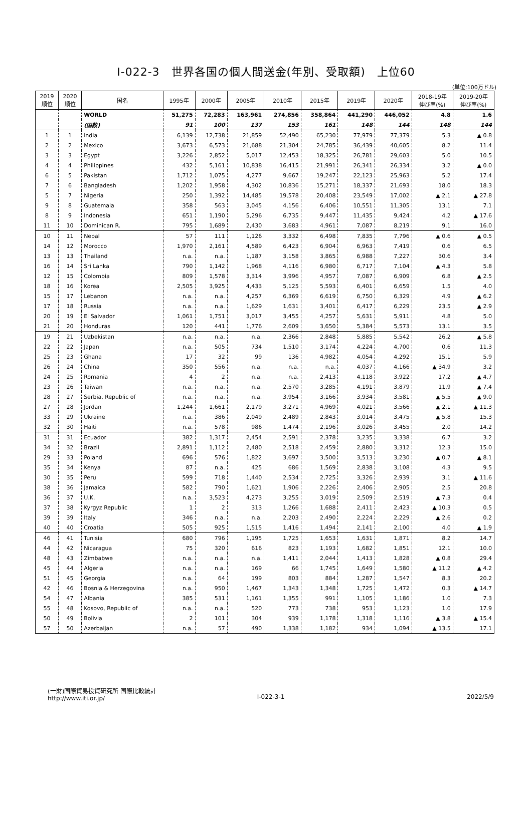Ⅰ-022-3　世界各国の個人間送金(年別、受取額)　上位60
(単位:100万ドル)
| 2019 順位 | 2020 順位 | 国名 | 1995年 | 2000年 | 2005年 | 2010年 | 2015年 | 2019年 | 2020年 | 2018-19年 伸び率(%) | 2019-20年 伸び率(%) |
| --- | --- | --- | --- | --- | --- | --- | --- | --- | --- | --- | --- |
| | | WORLD | 51,275 | 72,283 | 163,961 | 274,856 | 358,864 | 441,290 | 446,052 | 4.8 | 1.6 |
| | | (国数) | 91 | 100 | 137 | 153 | 161 | 148 | 144 | 148 | 144 |
| 1 | 1 | India | 6,139 | 12,738 | 21,859 | 52,490 | 65,230 | 77,979 | 77,379 | 5.3 | ▲ 0.8 |
| 2 | 2 | Mexico | 3,673 | 6,573 | 21,688 | 21,304 | 24,785 | 36,439 | 40,605 | 8.2 | 11.4 |
| 3 | 3 | Egypt | 3,226 | 2,852 | 5,017 | 12,453 | 18,325 | 26,781 | 29,603 | 5.0 | 10.5 |
| 4 | 4 | Philippines | 432 | 5,161 | 10,838 | 16,415 | 21,991 | 26,341 | 26,334 | 3.2 | ▲ 0.0 |
| 6 | 5 | Pakistan | 1,712 | 1,075 | 4,277 | 9,667 | 19,247 | 22,123 | 25,963 | 5.2 | 17.4 |
| 7 | 6 | Bangladesh | 1,202 | 1,958 | 4,302 | 10,836 | 15,271 | 18,337 | 21,693 | 18.0 | 18.3 |
| 5 | 7 | Nigeria | 250 | 1,392 | 14,485 | 19,578 | 20,408 | 23,549 | 17,002 | ▲ 2.1 | ▲ 27.8 |
| 9 | 8 | Guatemala | 358 | 563 | 3,045 | 4,156 | 6,406 | 10,551 | 11,305 | 13.1 | 7.1 |
| 8 | 9 | Indonesia | 651 | 1,190 | 5,296 | 6,735 | 9,447 | 11,435 | 9,424 | 4.2 | ▲ 17.6 |
| 11 | 10 | Dominican R. | 795 | 1,689 | 2,430 | 3,683 | 4,961 | 7,087 | 8,219 | 9.1 | 16.0 |
| 10 | 11 | Nepal | 57 | 111 | 1,126 | 3,332 | 6,498 | 7,835 | 7,796 | ▲ 0.6 | ▲ 0.5 |
| 14 | 12 | Morocco | 1,970 | 2,161 | 4,589 | 6,423 | 6,904 | 6,963 | 7,419 | 0.6 | 6.5 |
| 13 | 13 | Thailand | n.a. | n.a. | 1,187 | 3,158 | 3,865 | 6,988 | 7,227 | 30.6 | 3.4 |
| 16 | 14 | Sri Lanka | 790 | 1,142 | 1,968 | 4,116 | 6,980 | 6,717 | 7,104 | ▲ 4.3 | 5.8 |
| 12 | 15 | Colombia | 809 | 1,578 | 3,314 | 3,996 | 4,957 | 7,087 | 6,909 | 6.8 | ▲ 2.5 |
| 18 | 16 | Korea | 2,505 | 3,925 | 4,433 | 5,125 | 5,593 | 6,401 | 6,659 | 1.5 | 4.0 |
| 15 | 17 | Lebanon | n.a. | n.a. | 4,257 | 6,369 | 6,619 | 6,750 | 6,329 | 4.9 | ▲ 6.2 |
| 17 | 18 | Russia | n.a. | n.a. | 1,629 | 1,631 | 3,401 | 6,417 | 6,229 | 23.5 | ▲ 2.9 |
| 20 | 19 | El Salvador | 1,061 | 1,751 | 3,017 | 3,455 | 4,257 | 5,631 | 5,911 | 4.8 | 5.0 |
| 21 | 20 | Honduras | 120 | 441 | 1,776 | 2,609 | 3,650 | 5,384 | 5,573 | 13.1 | 3.5 |
| 19 | 21 | Uzbekistan | n.a. | n.a. | n.a. | 2,366 | 2,848 | 5,885 | 5,542 | 26.2 | ▲ 5.8 |
| 22 | 22 | Japan | n.a. | 505 | 734 | 1,510 | 3,174 | 4,224 | 4,700 | 0.6 | 11.3 |
| 25 | 23 | Ghana | 17 | 32 | 99 | 136 | 4,982 | 4,054 | 4,292 | 15.1 | 5.9 |
| 26 | 24 | China | 350 | 556 | n.a. | n.a. | n.a. | 4,037 | 4,166 | ▲ 34.9 | 3.2 |
| 24 | 25 | Romania | 4 | 2 | n.a. | n.a. | 2,413 | 4,118 | 3,922 | 17.2 | ▲ 4.7 |
| 23 | 26 | Taiwan | n.a. | n.a. | n.a. | 2,570 | 3,285 | 4,191 | 3,879 | 11.9 | ▲ 7.4 |
| 28 | 27 | Serbia, Republic of | n.a. | n.a. | n.a. | 3,954 | 3,166 | 3,934 | 3,581 | ▲ 5.5 | ▲ 9.0 |
| 27 | 28 | Jordan | 1,244 | 1,661 | 2,179 | 3,271 | 4,969 | 4,021 | 3,566 | ▲ 2.1 | ▲ 11.3 |
| 33 | 29 | Ukraine | n.a. | 386 | 2,049 | 2,489 | 2,843 | 3,014 | 3,475 | ▲ 5.8 | 15.3 |
| 32 | 30 | Haiti | n.a. | 578 | 986 | 1,474 | 2,196 | 3,026 | 3,455 | 2.0 | 14.2 |
| 31 | 31 | Ecuador | 382 | 1,317 | 2,454 | 2,591 | 2,378 | 3,235 | 3,338 | 6.7 | 3.2 |
| 34 | 32 | Brazil | 2,891 | 1,112 | 2,480 | 2,518 | 2,459 | 2,880 | 3,312 | 12.3 | 15.0 |
| 29 | 33 | Poland | 696 | 576 | 1,822 | 3,697 | 3,500 | 3,513 | 3,230 | ▲ 0.7 | ▲ 8.1 |
| 35 | 34 | Kenya | 87 | n.a. | 425 | 686 | 1,569 | 2,838 | 3,108 | 4.3 | 9.5 |
| 30 | 35 | Peru | 599 | 718 | 1,440 | 2,534 | 2,725 | 3,326 | 2,939 | 3.1 | ▲ 11.6 |
| 38 | 36 | Jamaica | 582 | 790 | 1,621 | 1,906 | 2,226 | 2,406 | 2,905 | 2.5 | 20.8 |
| 36 | 37 | U.K. | n.a. | 3,523 | 4,273 | 3,255 | 3,019 | 2,509 | 2,519 | ▲ 7.3 | 0.4 |
| 37 | 38 | Kyrgyz Republic | 1 | 2 | 313 | 1,266 | 1,688 | 2,411 | 2,423 | ▲ 10.3 | 0.5 |
| 39 | 39 | Italy | 346 | n.a. | n.a. | 2,203 | 2,490 | 2,224 | 2,229 | ▲ 2.6 | 0.2 |
| 40 | 40 | Croatia | 505 | 925 | 1,515 | 1,416 | 1,494 | 2,141 | 2,100 | 4.0 | ▲ 1.9 |
| 46 | 41 | Tunisia | 680 | 796 | 1,195 | 1,725 | 1,653 | 1,631 | 1,871 | 8.2 | 14.7 |
| 44 | 42 | Nicaragua | 75 | 320 | 616 | 823 | 1,193 | 1,682 | 1,851 | 12.1 | 10.0 |
| 48 | 43 | Zimbabwe | n.a. | n.a. | n.a. | 1,411 | 2,044 | 1,413 | 1,828 | ▲ 0.8 | 29.4 |
| 45 | 44 | Algeria | n.a. | n.a. | 169 | 66 | 1,745 | 1,649 | 1,580 | ▲ 11.2 | ▲ 4.2 |
| 51 | 45 | Georgia | n.a. | 64 | 199 | 803 | 884 | 1,287 | 1,547 | 8.3 | 20.2 |
| 42 | 46 | Bosnia & Herzegovina | n.a. | 950 | 1,467 | 1,343 | 1,348 | 1,725 | 1,472 | 0.3 | ▲ 14.7 |
| 54 | 47 | Albania | 385 | 531 | 1,161 | 1,355 | 991 | 1,105 | 1,186 | 1.0 | 7.3 |
| 55 | 48 | Kosovo, Republic of | n.a. | n.a. | 520 | 773 | 738 | 953 | 1,123 | 1.0 | 17.9 |
| 50 | 49 | Bolivia | 2 | 101 | 304 | 939 | 1,178 | 1,318 | 1,116 | ▲ 3.8 | ▲ 15.4 |
| 57 | 50 | Azerbaijan | n.a. | 57 | 490 | 1,338 | 1,182 | 934 | 1,094 | ▲ 13.5 | 17.1 |
(一財)国際貿易投資研究所 国際比較統計
http://www.iti.or.jp/
Ⅰ-022-3-1
2022/5/9